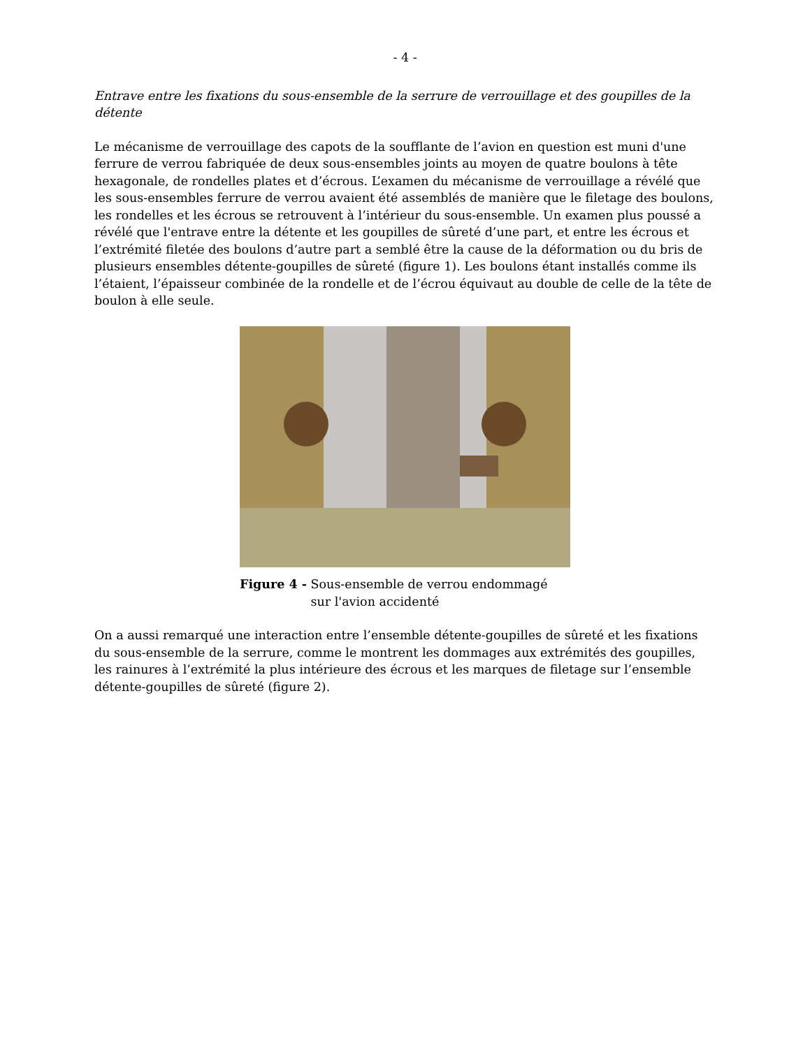- 4 -
Entrave entre les fixations du sous-ensemble de la serrure de verrouillage et des goupilles de la détente
Le mécanisme de verrouillage des capots de la soufflante de l’avion en question est muni d'une ferrure de verrou fabriquée de deux sous-ensembles joints au moyen de quatre boulons à tête hexagonale, de rondelles plates et d’écrous. L’examen du mécanisme de verrouillage a révélé que les sous-ensembles ferrure de verrou avaient été assemblés de manière que le filetage des boulons, les rondelles et les écrous se retrouvent à l’intérieur du sous-ensemble. Un examen plus poussé a révélé que l'entrave entre la détente et les goupilles de sûreté d’une part, et entre les écrous et l’extrémité filetée des boulons d’autre part a semblé être la cause de la déformation ou du bris de plusieurs ensembles détente-goupilles de sûreté (figure 1). Les boulons étant installés comme ils l’étaient, l’épaisseur combinée de la rondelle et de l’écrou équivaut au double de celle de la tête de boulon à elle seule.
Figure 4 - Sous-ensemble de verrou endommagé
sur l'avion accidenté
On a aussi remarqué une interaction entre l’ensemble détente-goupilles de sûreté et les fixations du sous-ensemble de la serrure, comme le montrent les dommages aux extrémités des goupilles, les rainures à l’extrémité la plus intérieure des écrous et les marques de filetage sur l’ensemble détente-goupilles de sûreté (figure 2).